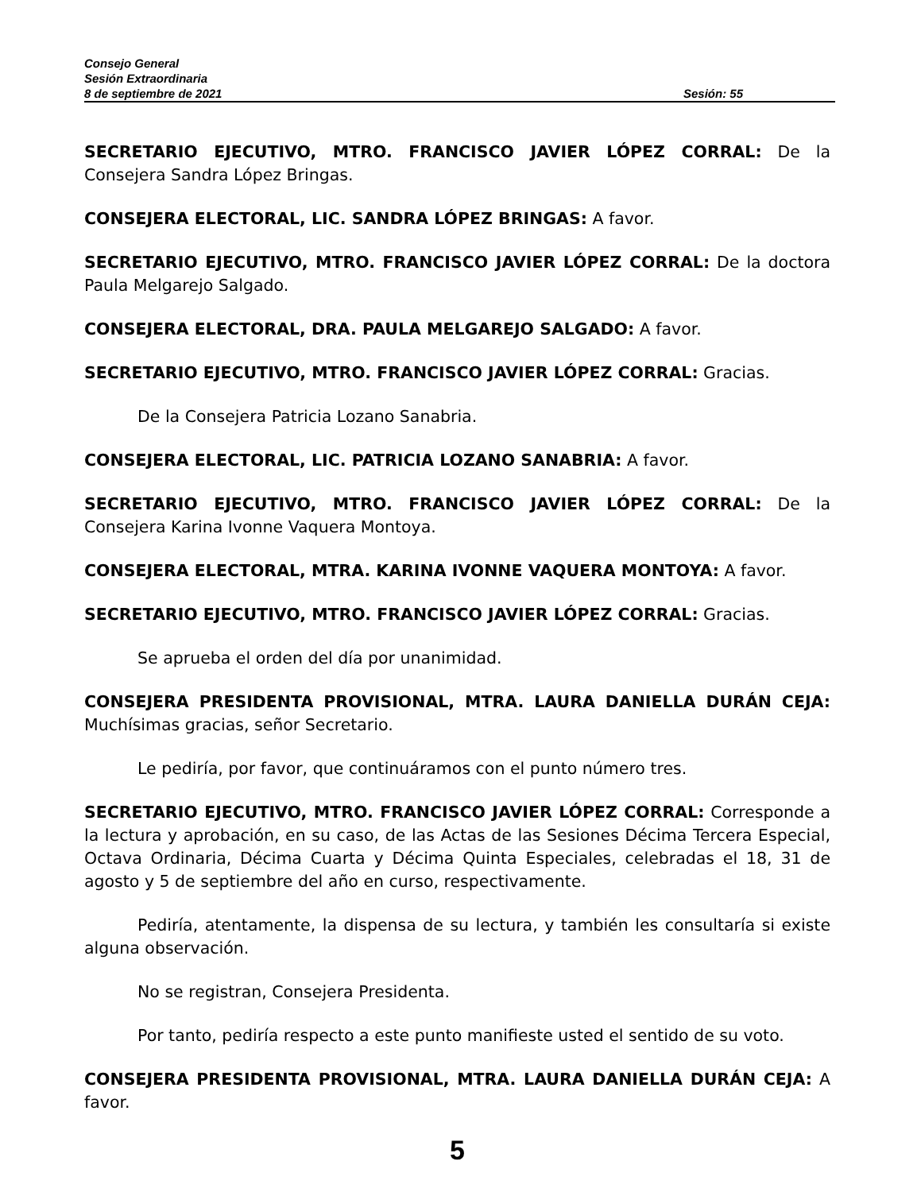Consejo General
Sesión Extraordinaria
8 de septiembre de 2021 Sesión: 55
SECRETARIO EJECUTIVO, MTRO. FRANCISCO JAVIER LÓPEZ CORRAL: De la Consejera Sandra López Bringas.
CONSEJERA ELECTORAL, LIC. SANDRA LÓPEZ BRINGAS: A favor.
SECRETARIO EJECUTIVO, MTRO. FRANCISCO JAVIER LÓPEZ CORRAL: De la doctora Paula Melgarejo Salgado.
CONSEJERA ELECTORAL, DRA. PAULA MELGAREJO SALGADO: A favor.
SECRETARIO EJECUTIVO, MTRO. FRANCISCO JAVIER LÓPEZ CORRAL: Gracias.
De la Consejera Patricia Lozano Sanabria.
CONSEJERA ELECTORAL, LIC. PATRICIA LOZANO SANABRIA: A favor.
SECRETARIO EJECUTIVO, MTRO. FRANCISCO JAVIER LÓPEZ CORRAL: De la Consejera Karina Ivonne Vaquera Montoya.
CONSEJERA ELECTORAL, MTRA. KARINA IVONNE VAQUERA MONTOYA: A favor.
SECRETARIO EJECUTIVO, MTRO. FRANCISCO JAVIER LÓPEZ CORRAL: Gracias.
Se aprueba el orden del día por unanimidad.
CONSEJERA PRESIDENTA PROVISIONAL, MTRA. LAURA DANIELLA DURÁN CEJA: Muchísimas gracias, señor Secretario.
Le pediría, por favor, que continuáramos con el punto número tres.
SECRETARIO EJECUTIVO, MTRO. FRANCISCO JAVIER LÓPEZ CORRAL: Corresponde a la lectura y aprobación, en su caso, de las Actas de las Sesiones Décima Tercera Especial, Octava Ordinaria, Décima Cuarta y Décima Quinta Especiales, celebradas el 18, 31 de agosto y 5 de septiembre del año en curso, respectivamente.
Pediría, atentamente, la dispensa de su lectura, y también les consultaría si existe alguna observación.
No se registran, Consejera Presidenta.
Por tanto, pediría respecto a este punto manifieste usted el sentido de su voto.
CONSEJERA PRESIDENTA PROVISIONAL, MTRA. LAURA DANIELLA DURÁN CEJA: A favor.
5